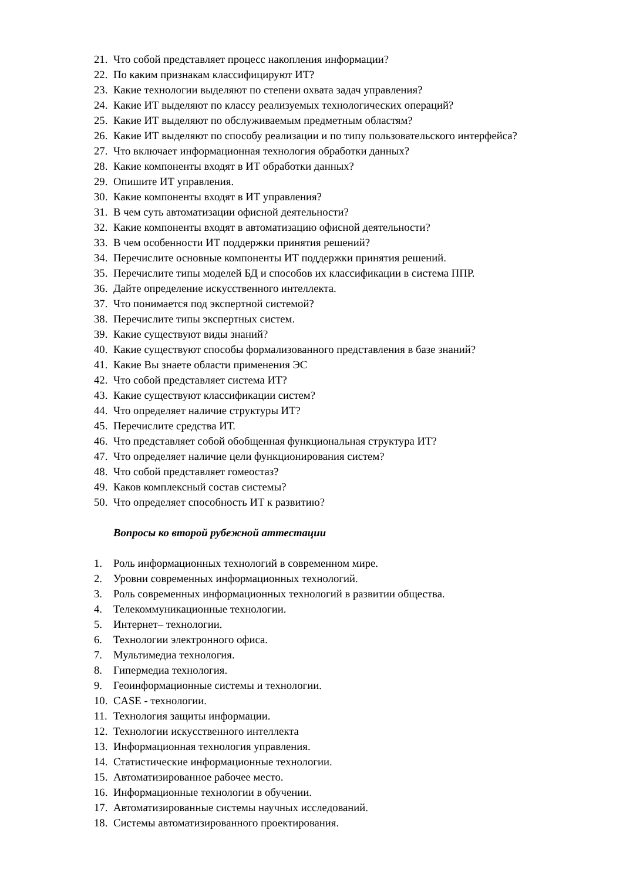21. Что собой представляет процесс накопления информации?
22. По каким признакам классифицируют ИТ?
23. Какие технологии выделяют по степени охвата задач управления?
24. Какие ИТ выделяют по классу реализуемых технологических операций?
25. Какие ИТ выделяют по обслуживаемым предметным областям?
26. Какие ИТ выделяют по способу реализации и по типу пользовательского интерфейса?
27. Что включает информационная технология обработки данных?
28. Какие компоненты входят в ИТ обработки данных?
29. Опишите ИТ управления.
30. Какие компоненты входят в ИТ управления?
31. В чем суть автоматизации офисной деятельности?
32. Какие компоненты входят в автоматизацию офисной деятельности?
33. В чем особенности ИТ поддержки принятия решений?
34. Перечислите основные компоненты ИТ поддержки принятия решений.
35. Перечислите типы моделей БД и способов их классификации в система ППР.
36. Дайте определение искусственного интеллекта.
37. Что понимается под экспертной системой?
38. Перечислите типы экспертных систем.
39. Какие существуют виды знаний?
40. Какие существуют способы формализованного представления в базе знаний?
41. Какие Вы знаете области применения ЭС
42. Что собой представляет система ИТ?
43. Какие существуют классификации систем?
44. Что определяет наличие структуры ИТ?
45. Перечислите средства ИТ.
46. Что представляет собой обобщенная функциональная структура ИТ?
47. Что определяет наличие цели функционирования систем?
48. Что собой представляет гомеостаз?
49. Каков комплексный состав системы?
50. Что определяет способность ИТ к развитию?
Вопросы ко второй рубежной аттестации
1. Роль информационных технологий в современном мире.
2. Уровни современных информационных технологий.
3. Роль современных информационных технологий в развитии общества.
4. Телекоммуникационные технологии.
5. Интернет– технологии.
6. Технологии электронного офиса.
7. Мультимедиа технология.
8. Гипермедиа технология.
9. Геоинформационные системы и технологии.
10. CASE - технологии.
11. Технология защиты информации.
12. Технологии искусственного интеллекта
13. Информационная технология управления.
14. Статистические информационные технологии.
15. Автоматизированное рабочее место.
16. Информационные технологии в обучении.
17. Автоматизированные системы научных исследований.
18. Системы автоматизированного проектирования.